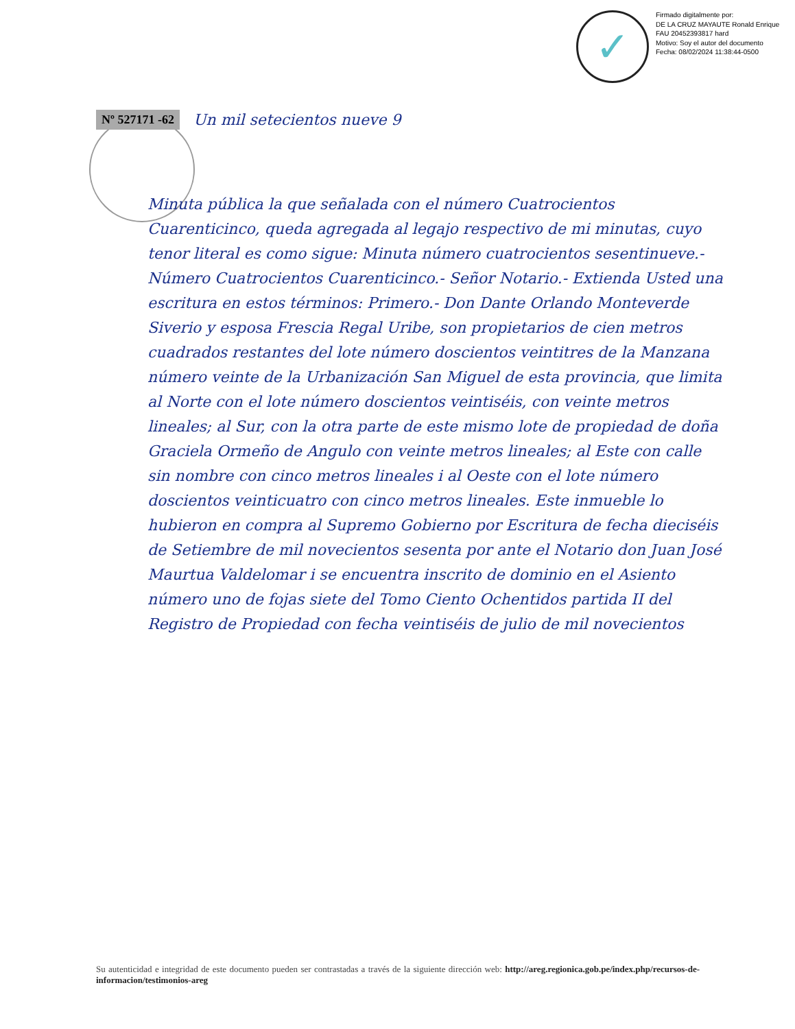✓
Firmado digitalmente por:
DE LA CRUZ MAYAUTE Ronald Enrique FAU 20452393817 hard
Motivo: Soy el autor del documento
Fecha: 08/02/2024 11:38:44-0500
Nº 527171 -62 Un mil setecientos nueve 9
Minuta pública la que señalada con el número Cuatrocientos Cuarenticinco, queda agregada al legajo respectivo de mi minutas, cuyo tenor literal es como sigue: Minuta número cuatrocientos sesentinueve.- Número Cuatrocientos Cuarenticinco.- Señor Notario.- Extienda Usted una escritura en estos términos: Primero.- Don Dante Orlando Monteverde Siverio y esposa Frescia Regal Uribe, son propietarios de cien metros cuadrados restantes del lote número doscientos veintitres de la Manzana número veinte de la Urbanización San Miguel de esta provincia, que limita al Norte con el lote número doscientos veintiséis, con veinte metros lineales; al Sur, con la otra parte de este mismo lote de propiedad de doña Graciela Ormeño de Angulo con veinte metros lineales; al Este con calle sin nombre con cinco metros lineales i al Oeste con el lote número doscientos veinticuatro con cinco metros lineales. Este inmueble lo hubieron en compra al Supremo Gobierno por Escritura de fecha dieciséis de Setiembre de mil novecientos sesenta por ante el Notario don Juan José Maurtua Valdelomar i se encuentra inscrito de dominio en el Asiento número uno de fojas siete del Tomo Ciento Ochentidos partida II del Registro de Propiedad con fecha veintiséis de julio de mil novecientos
Su autenticidad e integridad de este documento pueden ser contrastadas a través de la siguiente dirección web: http://areg.regionica.gob.pe/index.php/recursos-de-informacion/testimonios-areg